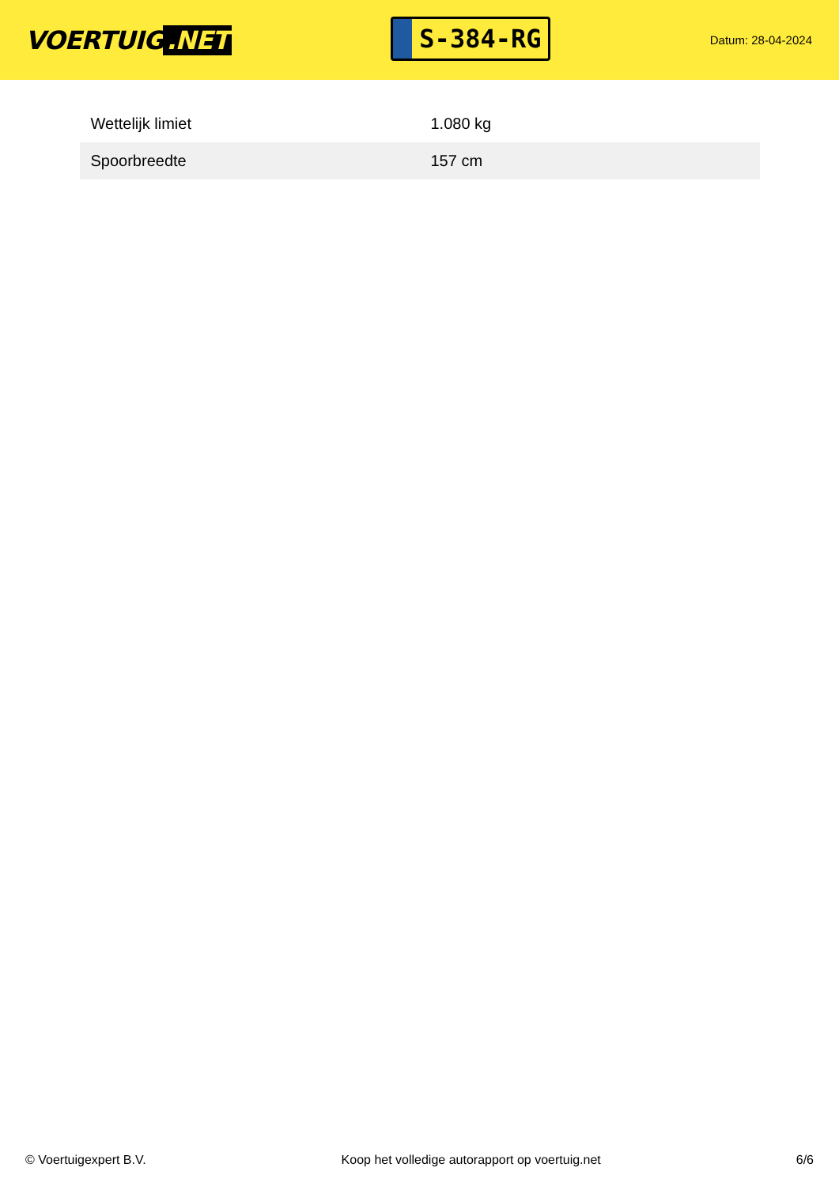VOERTUIG.NET
S-384-RG
Datum: 28-04-2024
| Wettelijk limiet | 1.080 kg |
| Spoorbreedte | 157 cm |
© Voertuigexpert B.V. Koop het volledige autorapport op voertuig.net 6/6